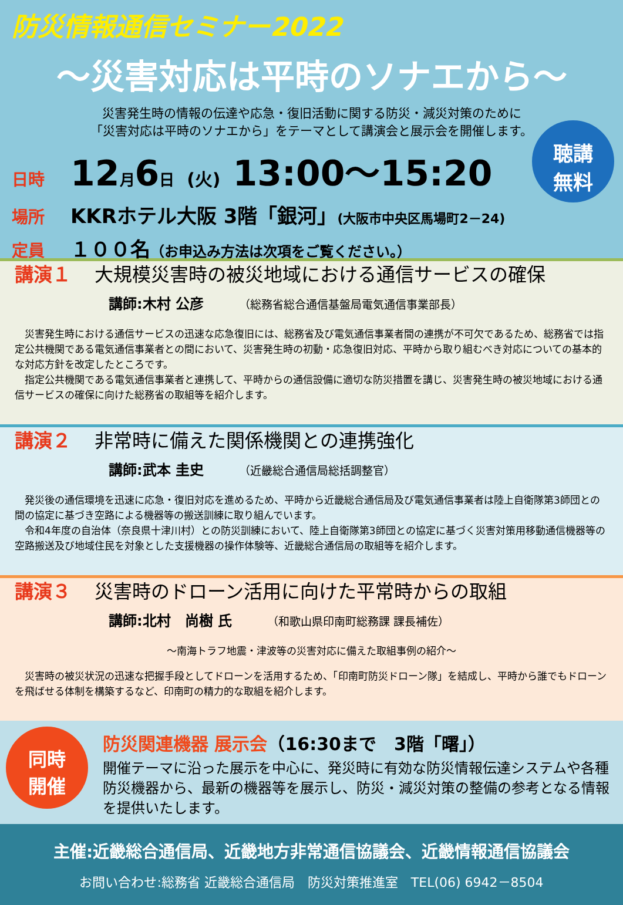防災情報通信セミナー2022
～災害対応は平時のソナエから～
災害発生時の情報の伝達や応急・復旧活動に関する防災・減災対策のために
「災害対応は平時のソナエから」をテーマとして講演会と展示会を開催します。
聴講
無料
日時 12月6日 (火) 13:00～15:20
場所 KKRホテル大阪 3階「銀河」(大阪市中央区馬場町2－24)
定員 １００名（お申込み方法は次項をご覧ください。）
講演１ 大規模災害時の被災地域における通信サービスの確保
講師:木村 公彦 （総務省総合通信基盤局電気通信事業部長）
　災害発生時における通信サービスの迅速な応急復旧には、総務省及び電気通信事業者間の連携が不可欠であるため、総務省では指定公共機関である電気通信事業者との間において、災害発生時の初動・応急復旧対応、平時から取り組むべき対応についての基本的な対応方針を改定したところです。
　指定公共機関である電気通信事業者と連携して、平時からの通信設備に適切な防災措置を講じ、災害発生時の被災地域における通信サービスの確保に向けた総務省の取組等を紹介します。
講演２ 非常時に備えた関係機関との連携強化
講師:武本 圭史 （近畿総合通信局総括調整官）
　発災後の通信環境を迅速に応急・復旧対応を進めるため、平時から近畿総合通信局及び電気通信事業者は陸上自衛隊第3師団との間の協定に基づき空路による機器等の搬送訓練に取り組んでいます。
　令和4年度の自治体（奈良県十津川村）との防災訓練において、陸上自衛隊第3師団との協定に基づく災害対策用移動通信機器等の空路搬送及び地域住民を対象とした支援機器の操作体験等、近畿総合通信局の取組等を紹介します。
講演３ 災害時のドローン活用に向けた平常時からの取組
講師:北村　尚樹 氏 （和歌山県印南町総務課 課長補佐）
～南海トラフ地震・津波等の災害対応に備えた取組事例の紹介～
　災害時の被災状況の迅速な把握手段としてドローンを活用するため、「印南町防災ドローン隊」を結成し、平時から誰でもドローンを飛ばせる体制を構築するなど、印南町の精力的な取組を紹介します。
同時
開催
防災関連機器 展示会（16:30まで　3階「曙」）
開催テーマに沿った展示を中心に、発災時に有効な防災情報伝達システムや各種防災機器から、最新の機器等を展示し、防災・減災対策の整備の参考となる情報を提供いたします。
主催:近畿総合通信局、近畿地方非常通信協議会、近畿情報通信協議会
お問い合わせ:総務省 近畿総合通信局　防災対策推進室　TEL(06) 6942－8504